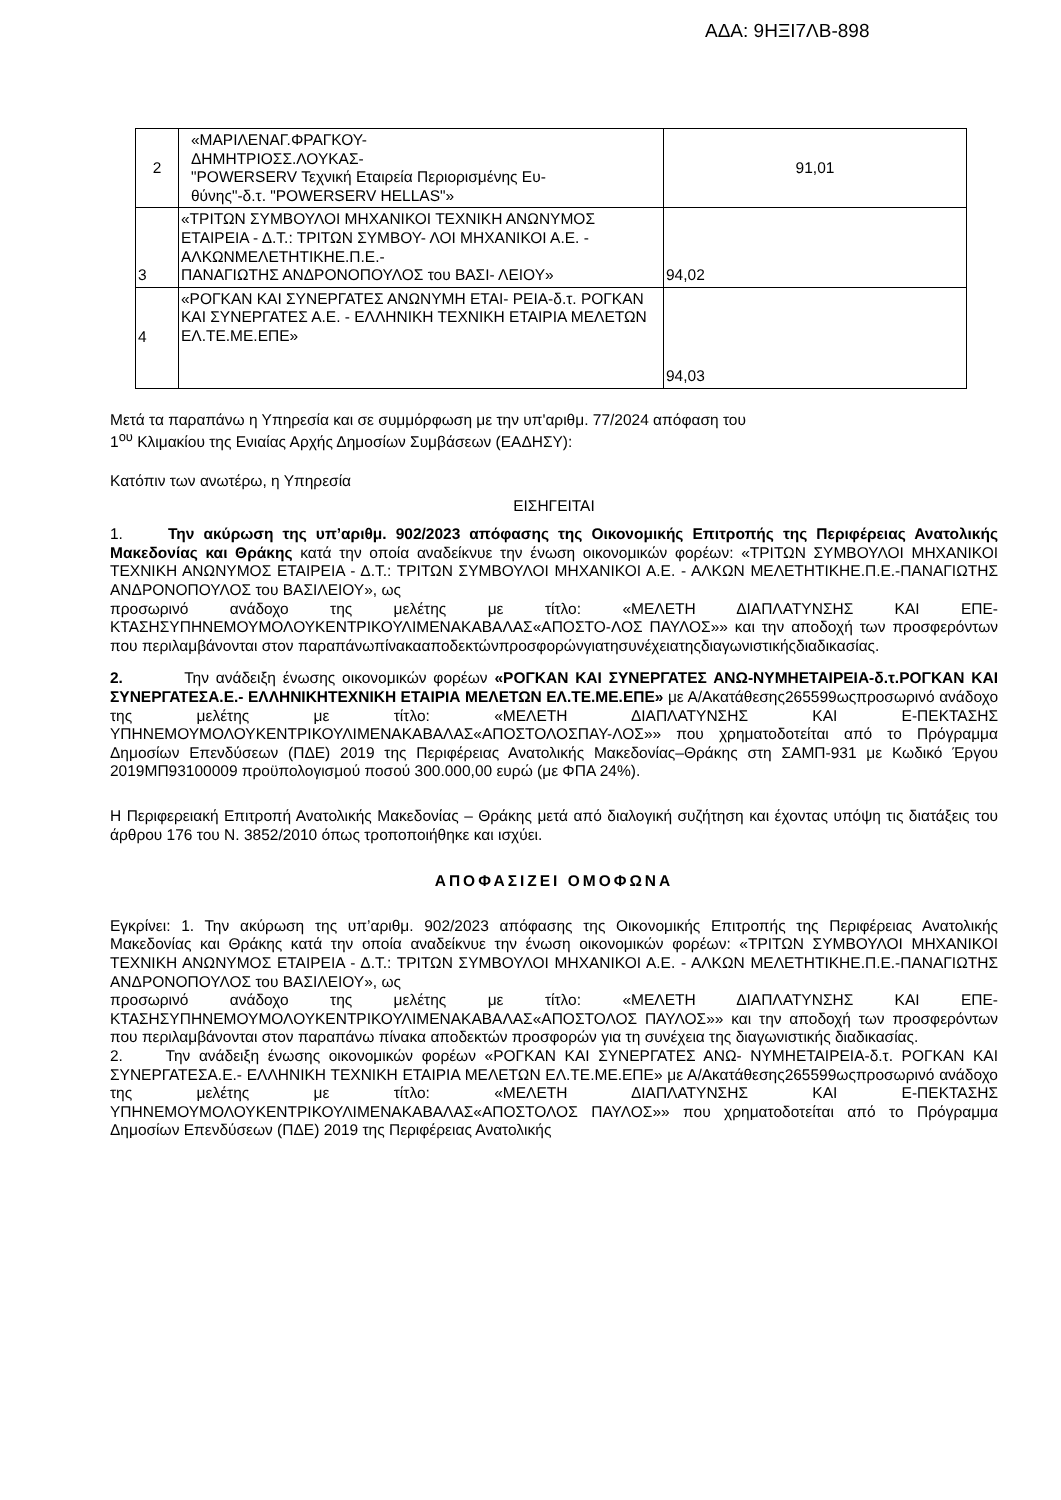ΑΔΑ: 9ΗΞΙ7ΛΒ-898
| 2 | «ΜΑΡΙΛΕΝΑΓ.ΦΡΑΓΚΟΥ- ΔΗΜΗΤΡΙΟΣΣ.ΛΟΥΚΑΣ- "POWERSERV Τεχνική Εταιρεία Περιορισμένης Ευ- θύνης"-δ.τ. "POWERSERV HELLAS"» | 91,01 |
| 3 | «ΤΡΙΤΩΝ ΣΥΜΒΟΥΛΟΙ ΜΗΧΑΝΙΚΟΙ ΤΕΧΝΙΚΗ ΑΝΩΝΥΜΟΣ ΕΤΑΙΡΕΙΑ - Δ.Τ.: ΤΡΙΤΩΝ ΣΥΜΒΟΥ- ΛΟΙ ΜΗΧΑΝΙΚΟΙ Α.Ε. - ΑΛΚΩΝΜΕΛΕΤΗΤΙΚΗΕ.Π.Ε.- ΠΑΝΑΓΙΩΤΗΣ ΑΝΔΡΟΝΟΠΟΥΛΟΣ του ΒΑΣΙ- ΛΕΙΟΥ» | 94,02 |
| 4 | «ΡΟΓΚΑΝ ΚΑΙ ΣΥΝΕΡΓΑΤΕΣ ΑΝΩΝΥΜΗ ΕΤΑΙ- ΡΕΙΑ-δ.τ. ΡΟΓΚΑΝ ΚΑΙ ΣΥΝΕΡΓΑΤΕΣ Α.Ε. - ΕΛΛΗΝΙΚΗ ΤΕΧΝΙΚΗ ΕΤΑΙΡΙΑ ΜΕΛΕΤΩΝ ΕΛ.ΤΕ.ΜΕ.ΕΠΕ» | 94,03 |
Μετά τα παραπάνω η Υπηρεσία και σε συμμόρφωση με την υπ'αριθμ. 77/2024 απόφαση του
1<sup>ου</sup> Κλιμακίου της Ενιαίας Αρχής Δημοσίων Συμβάσεων (ΕΑΔΗΣΥ):
Κατόπιν των ανωτέρω, η Υπηρεσία
ΕΙΣΗΓΕΙΤΑΙ
1. Την ακύρωση της υπ’αριθμ. 902/2023 απόφασης της Οικονομικής Επιτροπής της Περιφέρειας Ανατολικής Μακεδονίας και Θράκης κατά την οποία αναδείκνυε την ένωση οικονομικών φορέων: «ΤΡΙΤΩΝ ΣΥΜΒΟΥΛΟΙ ΜΗΧΑΝΙΚΟΙ ΤΕΧΝΙΚΗ ΑΝΩΝΥΜΟΣ ΕΤΑΙΡΕΙΑ - Δ.Τ.: ΤΡΙΤΩΝ ΣΥΜΒΟΥΛΟΙ ΜΗΧΑΝΙΚΟΙ Α.Ε. - ΑΛΚΩΝ ΜΕΛΕΤΗΤΙΚΗΕ.Π.Ε.-ΠΑΝΑΓΙΩΤΗΣ ΑΝΔΡΟΝΟΠΟΥΛΟΣ του ΒΑΣΙΛΕΙΟΥ», ως
προσωρινό ανάδοχο της μελέτης με τίτλο: «ΜΕΛΕΤΗ ΔΙΑΠΛΑΤΥΝΣΗΣ ΚΑΙ ΕΠΕ-ΚΤΑΣΗΣΥΠΗΝΕΜΟΥΜΟΛΟΥΚΕΝΤΡΙΚΟΥΛΙΜΕΝΑΚΑΒΑΛΑΣ«ΑΠΟΣΤΟ-ΛΟΣ ΠΑΥΛΟΣ»» και την αποδοχή των προσφερόντων που περιλαμβάνονται στον παραπάνωπίνακααποδεκτώνπροσφορώνγιατησυνέχειατηςδιαγωνιστικήςδιαδικασίας.
2. Την ανάδειξη ένωσης οικονομικών φορέων «ΡΟΓΚΑΝ ΚΑΙ ΣΥΝΕΡΓΑΤΕΣ ΑΝΩ-ΝΥΜΗΕΤΑΙΡΕΙΑ-δ.τ.ΡΟΓΚΑΝ ΚΑΙ ΣΥΝΕΡΓΑΤΕΣΑ.Ε.- ΕΛΛΗΝΙΚΗΤΕΧΝΙΚΗ ΕΤΑΙΡΙΑ ΜΕΛΕΤΩΝ ΕΛ.ΤΕ.ΜΕ.ΕΠΕ» με Α/Ακατάθεσης265599ωςπροσωρινό ανάδοχο της μελέτης με τίτλο: «ΜΕΛΕΤΗ ΔΙΑΠΛΑΤΥΝΣΗΣ ΚΑΙ Ε-ΠΕΚΤΑΣΗΣ ΥΠΗΝΕΜΟΥΜΟΛΟΥΚΕΝΤΡΙΚΟΥΛΙΜΕΝΑΚΑΒΑΛΑΣ«ΑΠΟΣΤΟΛΟΣΠΑΥ-ΛΟΣ»» που χρηματοδοτείται από το Πρόγραμμα Δημοσίων Επενδύσεων (ΠΔΕ) 2019 της Περιφέρειας Ανατολικής Μακεδονίας–Θράκης στη ΣΑΜΠ-931 με Κωδικό Έργου 2019ΜΠ93100009 προϋπολογισμού ποσού 300.000,00 ευρώ (με ΦΠΑ 24%).
Η Περιφερειακή Επιτροπή Ανατολικής Μακεδονίας – Θράκης μετά από διαλογική συζήτηση και έχοντας υπόψη τις διατάξεις του άρθρου 176 του Ν. 3852/2010 όπως τροποποιήθηκε και ισχύει.
ΑΠΟΦΑΣΙΖΕΙ ΟΜΟΦΩΝΑ
Εγκρίνει: 1. Την ακύρωση της υπ’αριθμ. 902/2023 απόφασης της Οικονομικής Επιτροπής της Περιφέρειας Ανατολικής Μακεδονίας και Θράκης κατά την οποία αναδείκνυε την ένωση οικονομικών φορέων: «ΤΡΙΤΩΝ ΣΥΜΒΟΥΛΟΙ ΜΗΧΑΝΙΚΟΙ ΤΕΧΝΙΚΗ ΑΝΩΝΥΜΟΣ ΕΤΑΙΡΕΙΑ - Δ.Τ.: ΤΡΙΤΩΝ ΣΥΜΒΟΥΛΟΙ ΜΗΧΑΝΙΚΟΙ Α.Ε. - ΑΛΚΩΝ ΜΕΛΕΤΗΤΙΚΗΕ.Π.Ε.-ΠΑΝΑΓΙΩΤΗΣ ΑΝΔΡΟΝΟΠΟΥΛΟΣ του ΒΑΣΙΛΕΙΟΥ», ως
προσωρινό ανάδοχο της μελέτης με τίτλο: «ΜΕΛΕΤΗ ΔΙΑΠΛΑΤΥΝΣΗΣ ΚΑΙ ΕΠΕ-ΚΤΑΣΗΣΥΠΗΝΕΜΟΥΜΟΛΟΥΚΕΝΤΡΙΚΟΥΛΙΜΕΝΑΚΑΒΑΛΑΣ«ΑΠΟΣΤΟΛΟΣ ΠΑΥΛΟΣ»» και την αποδοχή των προσφερόντων που περιλαμβάνονται στον παραπάνω πίνακα αποδεκτών προσφορών για τη συνέχεια της διαγωνιστικής διαδικασίας.
2. Την ανάδειξη ένωσης οικονομικών φορέων «ΡΟΓΚΑΝ ΚΑΙ ΣΥΝΕΡΓΑΤΕΣ ΑΝΩ- ΝΥΜΗΕΤΑΙΡΕΙΑ-δ.τ. ΡΟΓΚΑΝ ΚΑΙ ΣΥΝΕΡΓΑΤΕΣΑ.Ε.- ΕΛΛΗΝΙΚΗ ΤΕΧΝΙΚΗ ΕΤΑΙΡΙΑ ΜΕΛΕΤΩΝ ΕΛ.ΤΕ.ΜΕ.ΕΠΕ» με Α/Ακατάθεσης265599ωςπροσωρινό ανάδοχο της μελέτης με τίτλο: «ΜΕΛΕΤΗ ΔΙΑΠΛΑΤΥΝΣΗΣ ΚΑΙ Ε-ΠΕΚΤΑΣΗΣ ΥΠΗΝΕΜΟΥΜΟΛΟΥΚΕΝΤΡΙΚΟΥΛΙΜΕΝΑΚΑΒΑΛΑΣ«ΑΠΟΣΤΟΛΟΣ ΠΑΥΛΟΣ»» που χρηματοδοτείται από το Πρόγραμμα Δημοσίων Επενδύσεων (ΠΔΕ) 2019 της Περιφέρειας Ανατολικής